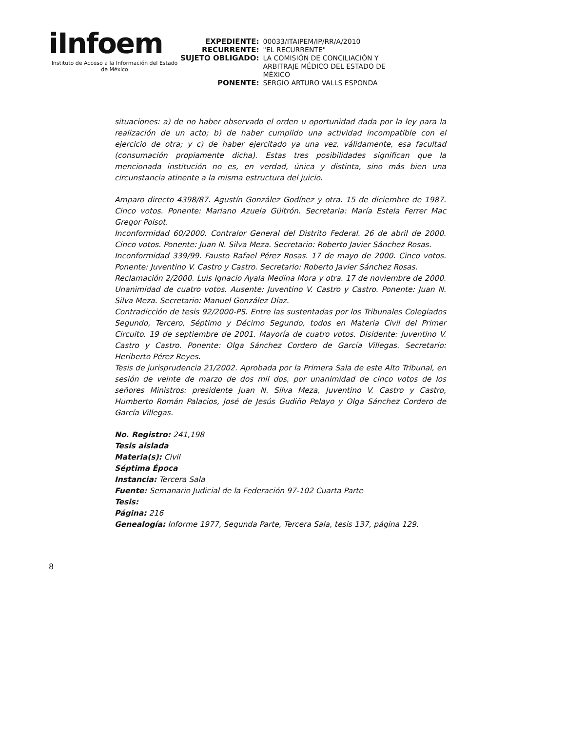iInfoem
Instituto de Acceso a la Información del Estado de México
EXPEDIENTE:
00033/ITAIPEM/IP/RR/A/2010
RECURRENTE:
"EL RECURRENTE"
SUJETO OBLIGADO:
LA COMISIÓN DE CONCILIACIÓN Y ARBITRAJE MÉDICO DEL ESTADO DE MÉXICO
PONENTE:
SERGIO ARTURO VALLS ESPONDA
situaciones: a) de no haber observado el orden u oportunidad dada por la ley para la realización de un acto; b) de haber cumplido una actividad incompatible con el ejercicio de otra; y c) de haber ejercitado ya una vez, válidamente, esa facultad (consumación propiamente dicha). Estas tres posibilidades significan que la mencionada institución no es, en verdad, única y distinta, sino más bien una circunstancia atinente a la misma estructura del juicio.
Amparo directo 4398/87. Agustín González Godínez y otra. 15 de diciembre de 1987. Cinco votos. Ponente: Mariano Azuela Güitrón. Secretaria: María Estela Ferrer Mac Gregor Poisot.
Inconformidad 60/2000. Contralor General del Distrito Federal. 26 de abril de 2000. Cinco votos. Ponente: Juan N. Silva Meza. Secretario: Roberto Javier Sánchez Rosas.
Inconformidad 339/99. Fausto Rafael Pérez Rosas. 17 de mayo de 2000. Cinco votos. Ponente: Juventino V. Castro y Castro. Secretario: Roberto Javier Sánchez Rosas.
Reclamación 2/2000. Luis Ignacio Ayala Medina Mora y otra. 17 de noviembre de 2000. Unanimidad de cuatro votos. Ausente: Juventino V. Castro y Castro. Ponente: Juan N. Silva Meza. Secretario: Manuel González Díaz.
Contradicción de tesis 92/2000-PS. Entre las sustentadas por los Tribunales Colegiados Segundo, Tercero, Séptimo y Décimo Segundo, todos en Materia Civil del Primer Circuito. 19 de septiembre de 2001. Mayoría de cuatro votos. Disidente: Juventino V. Castro y Castro. Ponente: Olga Sánchez Cordero de García Villegas. Secretario: Heriberto Pérez Reyes.
Tesis de jurisprudencia 21/2002. Aprobada por la Primera Sala de este Alto Tribunal, en sesión de veinte de marzo de dos mil dos, por unanimidad de cinco votos de los señores Ministros: presidente Juan N. Silva Meza, Juventino V. Castro y Castro, Humberto Román Palacios, José de Jesús Gudiño Pelayo y Olga Sánchez Cordero de García Villegas.
No. Registro: 241,198
Tesis aislada
Materia(s): Civil
Séptima Época
Instancia: Tercera Sala
Fuente: Semanario Judicial de la Federación 97-102 Cuarta Parte
Tesis:
Página: 216
Genealogía: Informe 1977, Segunda Parte, Tercera Sala, tesis 137, página 129.
8